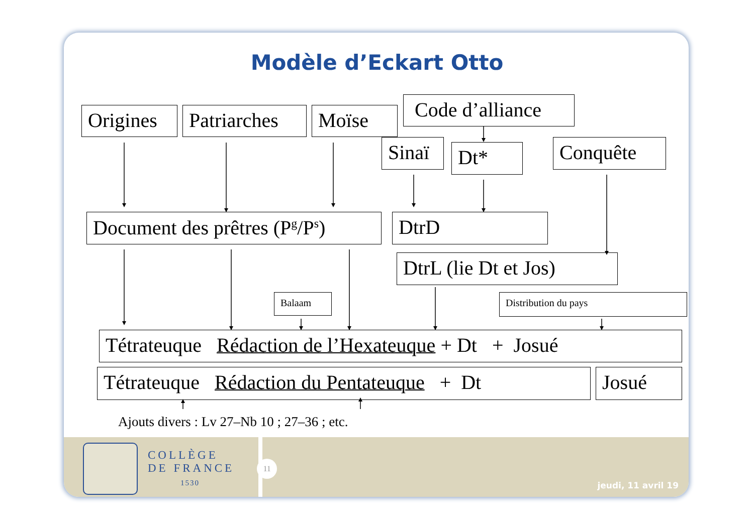Modèle d’Eckart Otto
Origines Patriarches Moïse
Code d’alliance
Sinaï
Dt*
Conquête
Document des prêtres (P<sup>g</sup>/P<sup>s</sup>) DtrD
DtrL (lie Dt et Jos)
Balaam
Distribution du pays
Tétrateuque Rédaction de l’Hexateuque + Dt + Josué
Tétrateuque Rédaction du Pentateuque + Dt Josué
Ajouts divers : Lv 27–Nb 10 ; 27–36 ; etc.
COLLÈGE
DE FRANCE
1530
11
jeudi, 11 avril 19